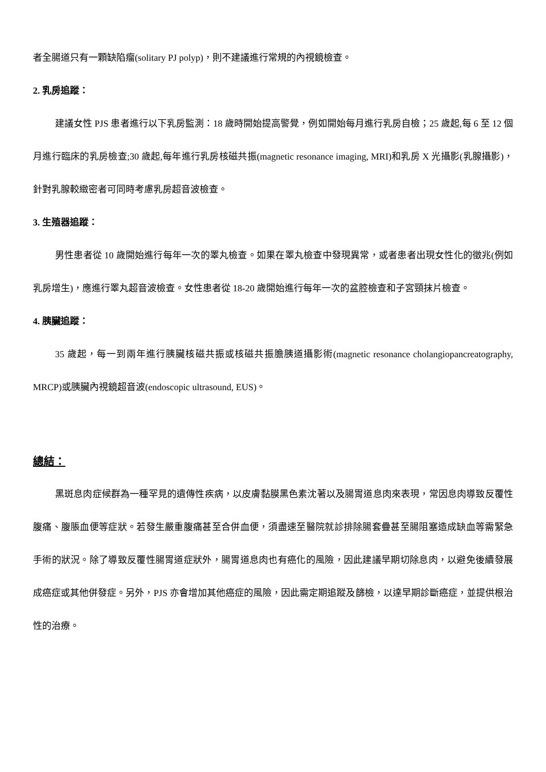者全腸道只有一顆缺陷瘤(solitary PJ polyp)，則不建議進行常規的內視鏡檢查。
2. 乳房追蹤：
建議女性 PJS 患者進行以下乳房監測：18 歲時開始提高警覺，例如開始每月進行乳房自檢；25 歲起,每 6 至 12 個月進行臨床的乳房檢查;30 歲起,每年進行乳房核磁共振(magnetic resonance imaging, MRI)和乳房 X 光攝影(乳腺攝影)，針對乳腺較緻密者可同時考慮乳房超音波檢查。
3. 生殖器追蹤：
男性患者從 10 歲開始進行每年一次的睪丸檢查。如果在睪丸檢查中發現異常，或者患者出現女性化的徵兆(例如乳房增生)，應進行睪丸超音波檢查。女性患者從 18-20 歲開始進行每年一次的盆腔檢查和子宮頸抹片檢查。
4. 胰臟追蹤：
35 歲起，每一到兩年進行胰臟核磁共振或核磁共振膽胰道攝影術(magnetic resonance cholangiopancreatography, MRCP)或胰臟內視鏡超音波(endoscopic ultrasound, EUS)。
總結：
黑斑息肉症候群為一種罕見的遺傳性疾病，以皮膚黏膜黑色素沈著以及腸胃道息肉來表現，常因息肉導致反覆性腹痛、腹脹血便等症狀。若發生嚴重腹痛甚至合併血便，須盡速至醫院就診排除腸套疊甚至腸阻塞造成缺血等需緊急手術的狀況。除了導致反覆性腸胃道症狀外，腸胃道息肉也有癌化的風險，因此建議早期切除息肉，以避免後續發展成癌症或其他併發症。另外，PJS 亦會增加其他癌症的風險，因此需定期追蹤及篩檢，以達早期診斷癌症，並提供根治性的治療。